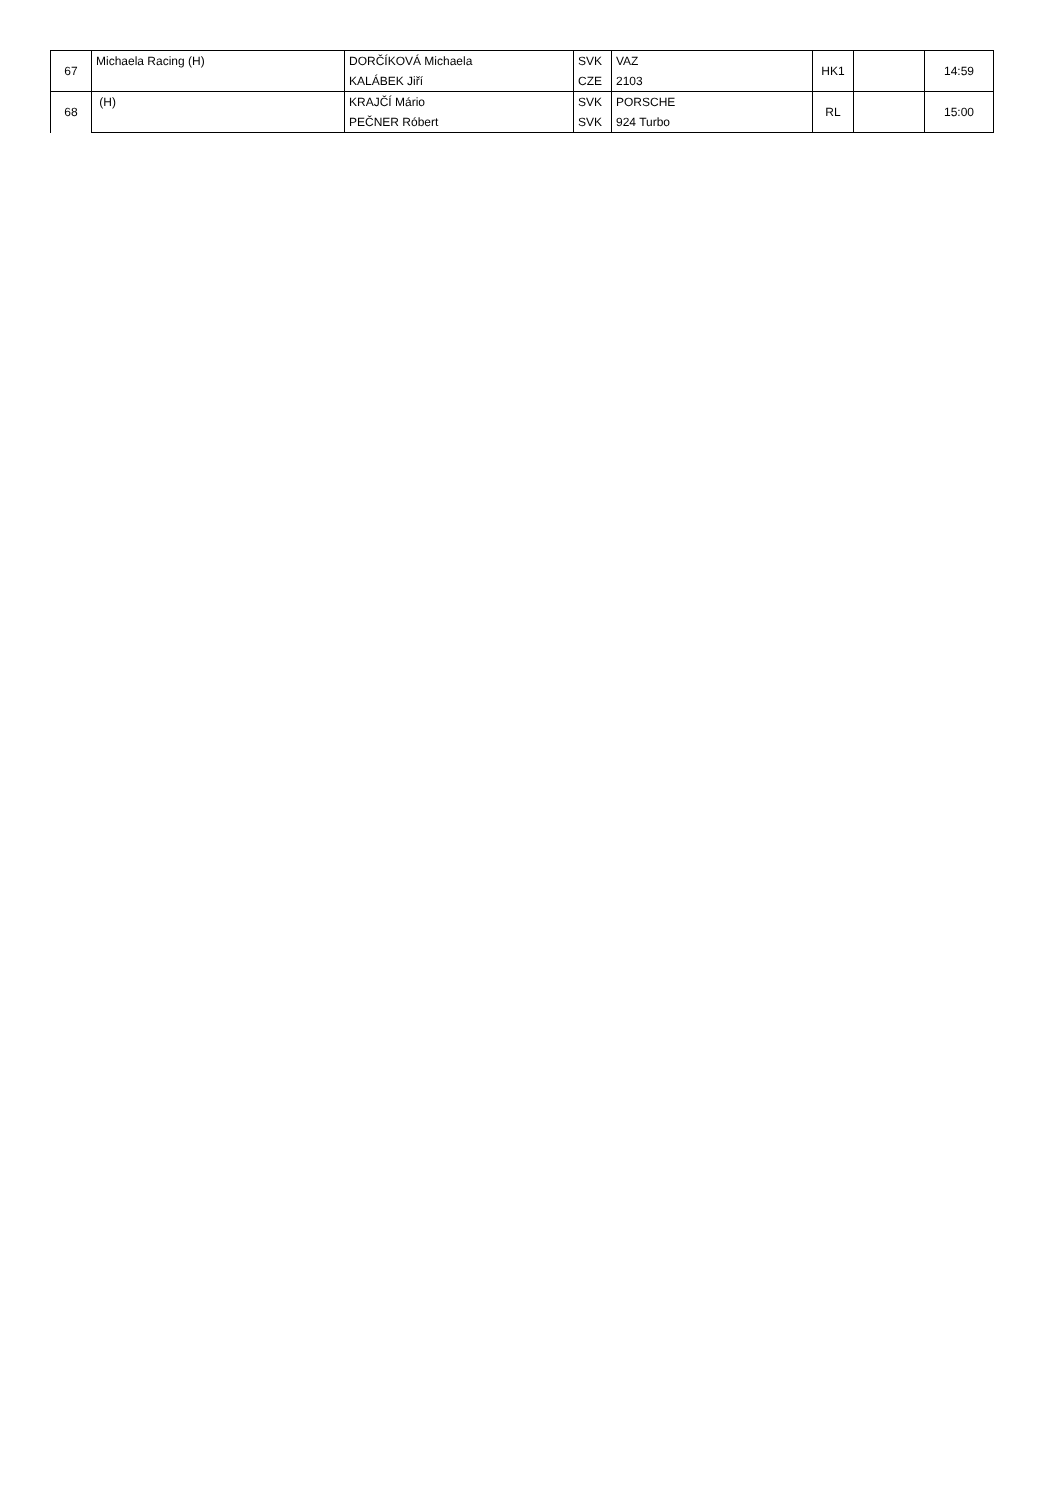| 67 | Michaela Racing (H) | DORČÍKOVÁ Michaela | SVK | VAZ | HK1 | | 14:59 |
| | | KALÁBEK Jiří | CZE | 2103 | | | |
| 68 | (H) | KRAJČÍ Mário | SVK | PORSCHE | RL | | 15:00 |
| | | PEČNER Róbert | SVK | 924 Turbo | | | |